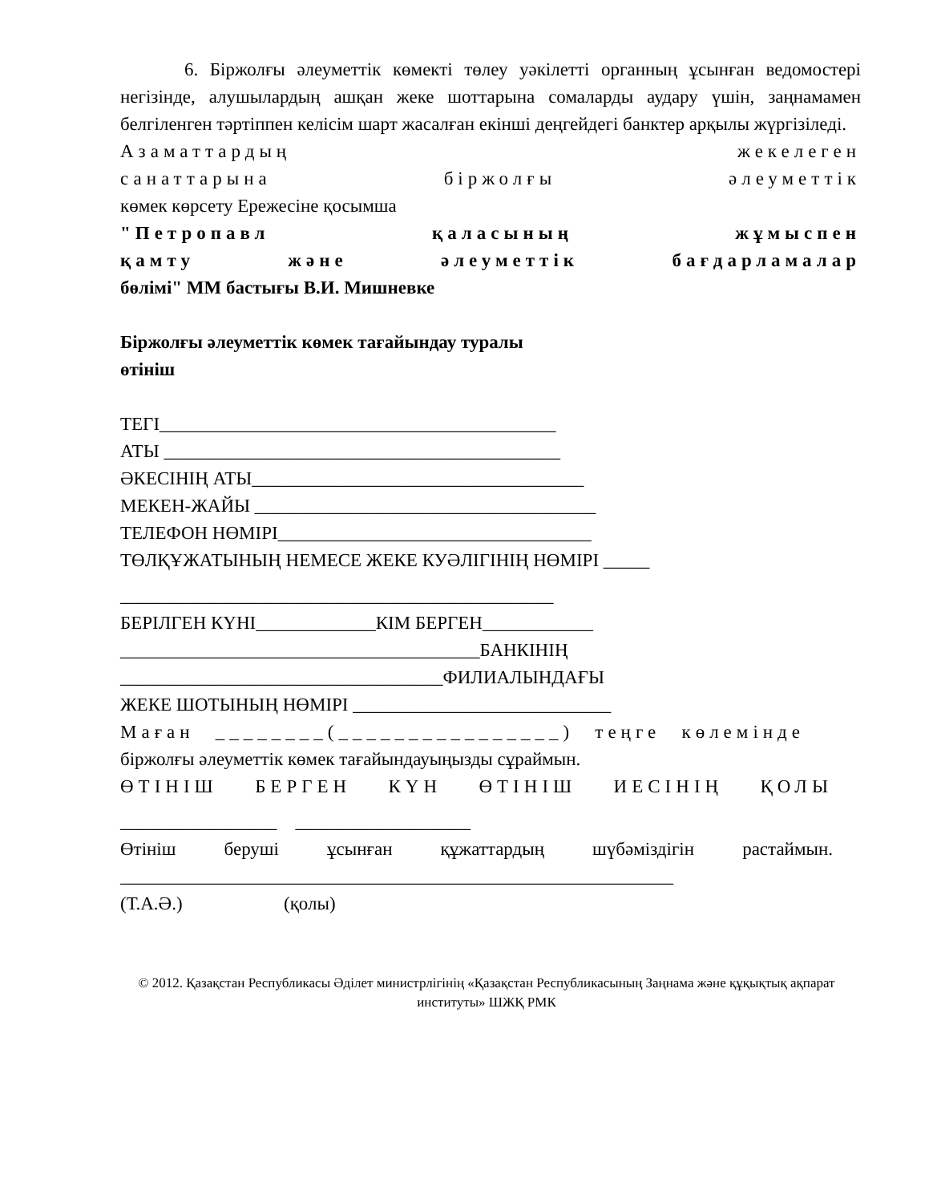6. Біржолғы әлеуметтік көмекті төлеу уәкілетті органның ұсынған ведомостері негізінде, алушылардың ашқан жеке шоттарына сомаларды аудару үшін, заңнамамен белгіленген тәртіппен келісім шарт жасалған екінші деңгейдегі банктер арқылы жүргізіледі.
Азаматтардың жекелеген
санаттарына біржолғы әлеуметтік
көмек көрсету Ережесіне қосымша
"Петропавл қаласының жұмыспен
қамту және әлеуметтік бағдарламалар
бөлімі" ММ бастығы В.И. Мишневке
Біржолғы әлеуметтік көмек тағайындау туралы
өтініш
ТЕГІ___________________________________________
АТЫ ___________________________________________
ӘКЕСІНІҢ АТЫ____________________________________
МЕКЕН-ЖАЙЫ _____________________________________
ТЕЛЕФОН НӨМІРІ__________________________________
ТӨЛҚҰЖАТЫНЫҢ НЕМЕСЕ ЖЕКЕ КУӘЛІГІНІҢ НӨМІРІ _____
_______________________________________________
БЕРІЛГЕН КҮНІ_____________КІМ БЕРГЕН____________
_______________________________________БАНКІНІҢ
___________________________________ФИЛИАЛЫНДАҒЫ
ЖЕКЕ ШОТЫНЫҢ НӨМІРІ ____________________________
Маған ________(________________) теңге көлемінде
біржолғы әлеуметтік көмек тағайындауыңызды сұраймын.
ӨТІНІШ БЕРГЕН КҮН ӨТІНІШ ИЕСІНІҢ ҚОЛЫ
_________________ ___________________
Өтініш беруші ұсынған құжаттардың шүбәміздігін растаймын.
____________________________________________________________
(Т.А.Ә.) (қолы)
© 2012. Қазақстан Республикасы Әділет министрлігінің «Қазақстан Республикасының Заңнама және құқықтық ақпарат институты» ШЖҚ РМК